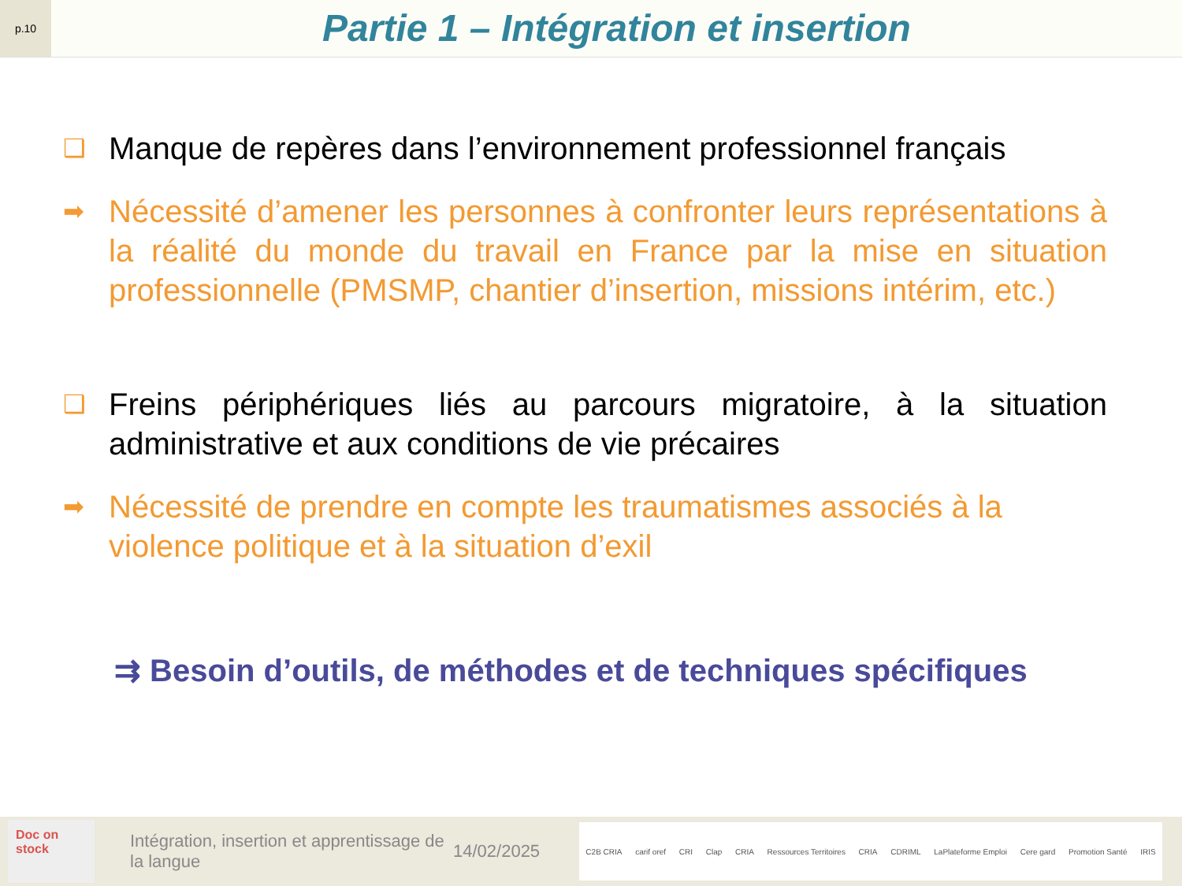p.10
Partie 1 – Intégration et insertion
❑
Manque de repères dans l’environnement professionnel français
➡
Nécessité d’amener les personnes à confronter leurs représentations à la réalité du monde du travail en France par la mise en situation professionnelle (PMSMP, chantier d’insertion, missions intérim, etc.)
❑
Freins périphériques liés au parcours migratoire, à la situation administrative et aux conditions de vie précaires
➡
Nécessité de prendre en compte les traumatismes associés à la violence politique et à la situation d’exil
⇉ Besoin d’outils, de méthodes et de techniques spécifiques
Doc on stock
Intégration, insertion et apprentissage de la langue
14/02/2025
C2B CRIA carif oref CRI Clap CRIA Ressources Territoires CRIA CDRIML LaPlateforme Emploi Cere gard Promotion Santé IRIS